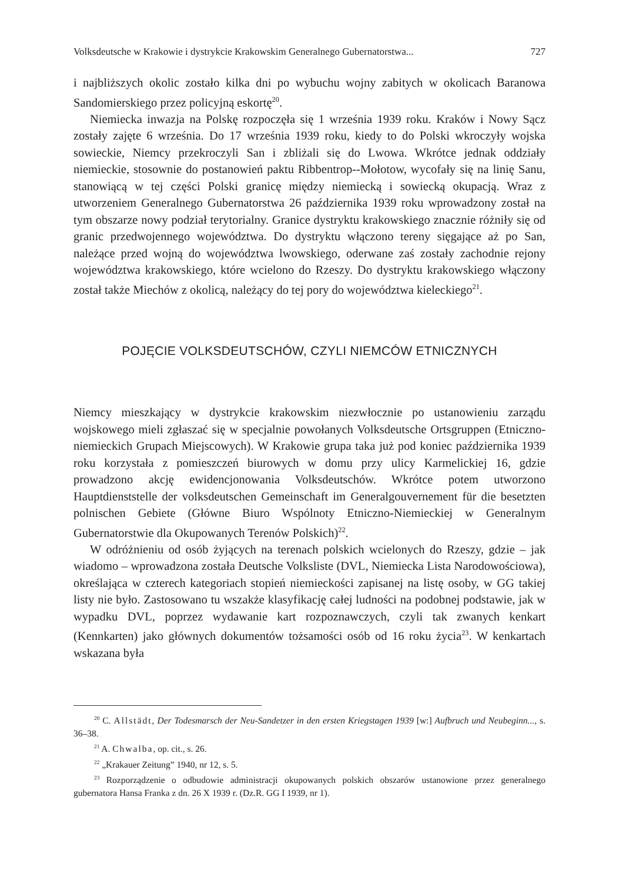Volksdeutsche w Krakowie i dystrykcie Krakowskim Generalnego Gubernatorstwa... 727
i najbliższych okolic zostało kilka dni po wybuchu wojny zabitych w okolicach Baranowa Sandomierskiego przez policyjną eskortę<sup>20</sup>.
Niemiecka inwazja na Polskę rozpoczęła się 1 września 1939 roku. Kraków i Nowy Sącz zostały zajęte 6 września. Do 17 września 1939 roku, kiedy to do Polski wkroczyły wojska sowieckie, Niemcy przekroczyli San i zbliżali się do Lwowa. Wkrótce jednak oddziały niemieckie, stosownie do postanowień paktu Ribbentrop--Mołotow, wycofały się na linię Sanu, stanowiącą w tej części Polski granicę między niemiecką i sowiecką okupacją. Wraz z utworzeniem Generalnego Gubernatorstwa 26 października 1939 roku wprowadzony został na tym obszarze nowy podział terytorialny. Granice dystryktu krakowskiego znacznie różniły się od granic przedwojennego województwa. Do dystryktu włączono tereny sięgające aż po San, należące przed wojną do województwa lwowskiego, oderwane zaś zostały zachodnie rejony województwa krakowskiego, które wcielono do Rzeszy. Do dystryktu krakowskiego włączony został także Miechów z okolicą, należący do tej pory do województwa kieleckiego<sup>21</sup>.
POJĘCIE VOLKSDEUTSCHÓW, CZYLI NIEMCÓW ETNICZNYCH
Niemcy mieszkający w dystrykcie krakowskim niezwłocznie po ustanowieniu zarządu wojskowego mieli zgłaszać się w specjalnie powołanych Volksdeutsche Ortsgruppen (Etniczno-niemieckich Grupach Miejscowych). W Krakowie grupa taka już pod koniec października 1939 roku korzystała z pomieszczeń biurowych w domu przy ulicy Karmelickiej 16, gdzie prowadzono akcję ewidencjonowania Volksdeutschów. Wkrótce potem utworzono Hauptdienststelle der volksdeutschen Gemeinschaft im Generalgouvernement für die besetzten polnischen Gebiete (Główne Biuro Wspólnoty Etniczno-Niemieckiej w Generalnym Gubernatorstwie dla Okupowanych Terenów Polskich)<sup>22</sup>.
W odróżnieniu od osób żyjących na terenach polskich wcielonych do Rzeszy, gdzie – jak wiadomo – wprowadzona została Deutsche Volksliste (DVL, Niemiecka Lista Narodowościowa), określająca w czterech kategoriach stopień niemieckości zapisanej na listę osoby, w GG takiej listy nie było. Zastosowano tu wszakże klasyfikację całej ludności na podobnej podstawie, jak w wypadku DVL, poprzez wydawanie kart rozpoznawczych, czyli tak zwanych kenkart (Kennkarten) jako głównych dokumentów tożsamości osób od 16 roku życia<sup>23</sup>. W kenkartach wskazana była
<sup>20</sup> C. Allstädt, Der Todesmarsch der Neu-Sandetzer in den ersten Kriegstagen 1939 [w:] Aufbruch und Neubeginn..., s. 36–38.
<sup>21</sup> A. Chwalba, op. cit., s. 26.
<sup>22</sup> „Krakauer Zeitung” 1940, nr 12, s. 5.
<sup>23</sup> Rozporządzenie o odbudowie administracji okupowanych polskich obszarów ustanowione przez generalnego gubernatora Hansa Franka z dn. 26 X 1939 r. (Dz.R. GG I 1939, nr 1).